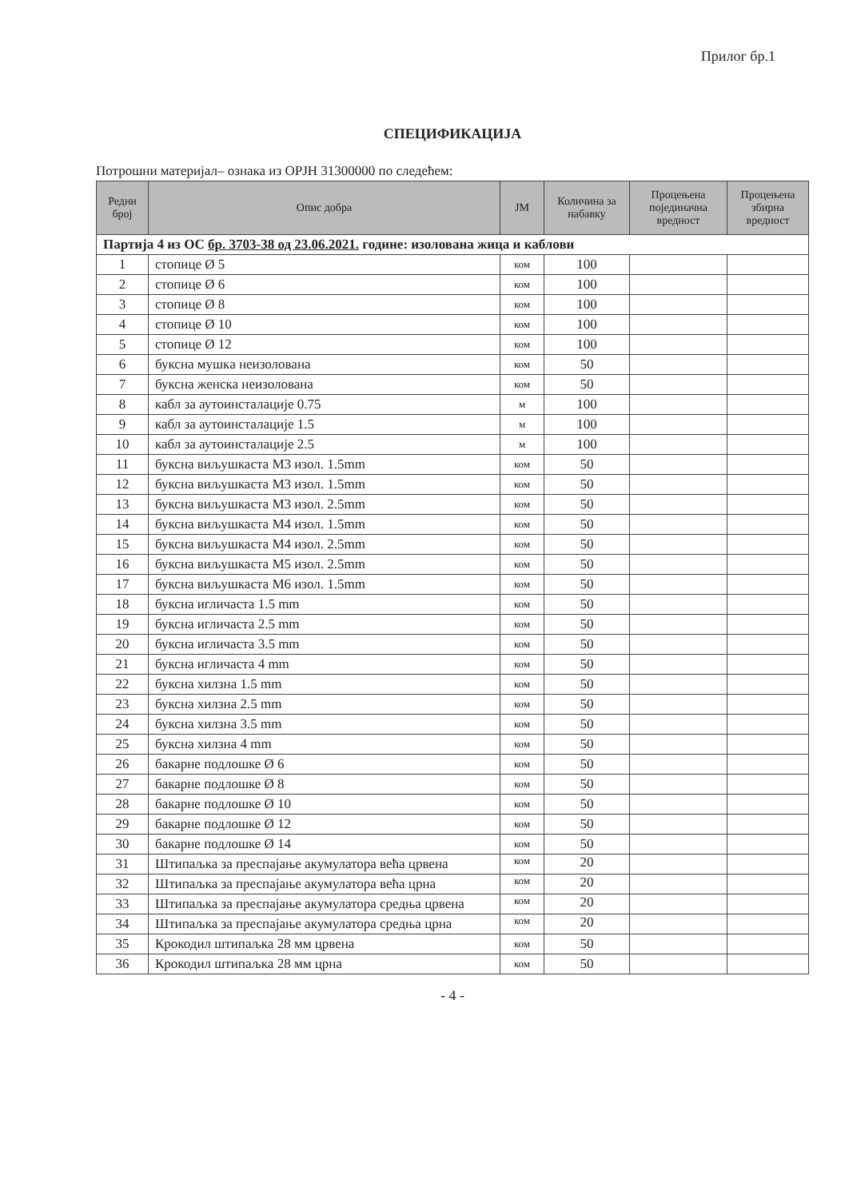Прилог бр.1
СПЕЦИФИКАЦИЈА
Потрошни материјал– ознака из ОРЈН 31300000 по следећем:
| Редни број | Опис добра | ЈМ | Количина за набавку | Процењена појединачна вредност | Процењена збирна вредност |
| --- | --- | --- | --- | --- | --- |
| Партија 4 из ОС бр. 3703-38 од 23.06.2021. године: изолована жица и каблови | | | | | |
| 1 | стопице Ø 5 | ком | 100 | | |
| 2 | стопице Ø 6 | ком | 100 | | |
| 3 | стопице Ø 8 | ком | 100 | | |
| 4 | стопице Ø 10 | ком | 100 | | |
| 5 | стопице Ø 12 | ком | 100 | | |
| 6 | буксна мушка неизолована | ком | 50 | | |
| 7 | буксна женска неизолована | ком | 50 | | |
| 8 | кабл за аутоинсталације 0.75 | м | 100 | | |
| 9 | кабл за аутоинсталације 1.5 | м | 100 | | |
| 10 | кабл за аутоинсталације 2.5 | м | 100 | | |
| 11 | буксна виљушкаста М3 изол. 1.5mm | ком | 50 | | |
| 12 | буксна виљушкаста М3 изол. 1.5mm | ком | 50 | | |
| 13 | буксна виљушкаста М3 изол. 2.5mm | ком | 50 | | |
| 14 | буксна виљушкаста М4 изол. 1.5mm | ком | 50 | | |
| 15 | буксна виљушкаста М4 изол. 2.5mm | ком | 50 | | |
| 16 | буксна виљушкаста М5 изол. 2.5mm | ком | 50 | | |
| 17 | буксна виљушкаста М6 изол. 1.5mm | ком | 50 | | |
| 18 | буксна игличаста 1.5 mm | ком | 50 | | |
| 19 | буксна игличаста 2.5 mm | ком | 50 | | |
| 20 | буксна игличаста 3.5 mm | ком | 50 | | |
| 21 | буксна игличаста 4 mm | ком | 50 | | |
| 22 | буксна хилзна 1.5 mm | ком | 50 | | |
| 23 | буксна хилзна 2.5 mm | ком | 50 | | |
| 24 | буксна хилзна 3.5 mm | ком | 50 | | |
| 25 | буксна хилзна 4 mm | ком | 50 | | |
| 26 | бакарне подлошке Ø 6 | ком | 50 | | |
| 27 | бакарне подлошке Ø 8 | ком | 50 | | |
| 28 | бакарне подлошке Ø 10 | ком | 50 | | |
| 29 | бакарне подлошке Ø 12 | ком | 50 | | |
| 30 | бакарне подлошке Ø 14 | ком | 50 | | |
| 31 | Штипаљка за преспајање акумулатора већа црвена | ком | 20 | | |
| 32 | Штипаљка за преспајање акумулатора већа црна | ком | 20 | | |
| 33 | Штипаљка за преспајање акумулатора средња црвена | ком | 20 | | |
| 34 | Штипаљка за преспајање акумулатора средња црна | ком | 20 | | |
| 35 | Крокодил штипаљка 28 мм црвена | ком | 50 | | |
| 36 | Крокодил штипаљка 28 мм црна | ком | 50 | | |
- 4 -